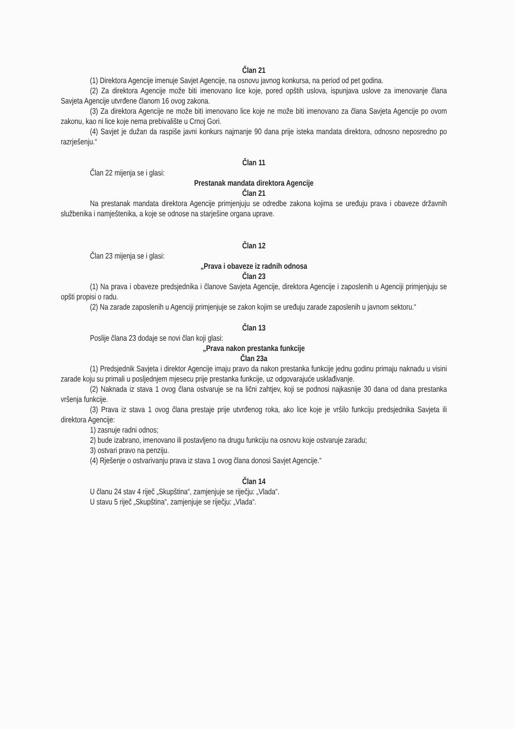Član 21
(1) Direktora Agencije imenuje Savjet Agencije, na osnovu javnog konkursa, na period od pet godina.
(2) Za direktora Agencije može biti imenovano lice koje, pored opštih uslova, ispunjava uslove za imenovanje člana Savjeta Agencije utvrđene članom 16 ovog zakona.
(3) Za direktora Agencije ne može biti imenovano lice koje ne može biti imenovano za člana Savjeta Agencije po ovom zakonu, kao ni lice koje nema prebivalište u Crnoj Gori.
(4) Savjet je dužan da raspiše javni konkurs najmanje 90 dana prije isteka mandata direktora, odnosno neposredno po razrješenju.“
Član 11
Član 22 mijenja se i glasi:
Prestanak mandata direktora Agencije
Član 21
Na prestanak mandata direktora Agencije primjenjuju se odredbe zakona kojima se uređuju prava i obaveze državnih službenika i namještenika, a koje se odnose na starješine organa uprave.
Član 12
Član 23 mijenja se i glasi:
„Prava i obaveze iz radnih odnosa
Član 23
(1) Na prava i obaveze predsjednika i članove Savjeta Agencije, direktora Agencije i zaposlenih u Agenciji primjenjuju se opšti propisi o radu.
(2) Na zarade zaposlenih u Agenciji primjenjuje se zakon kojim se uređuju zarade zaposlenih u javnom sektoru.“
Član 13
Poslije člana 23 dodaje se novi član koji glasi:
„Prava nakon prestanka funkcije
Član 23a
(1) Predsjednik Savjeta i direktor Agencije imaju pravo da nakon prestanka funkcije jednu godinu primaju naknadu u visini zarade koju su primali u posljednjem mjesecu prije prestanka funkcije, uz odgovarajuće usklađivanje.
(2) Naknada iz stava 1 ovog člana ostvaruje se na lični zahtjev, koji se podnosi najkasnije 30 dana od dana prestanka vršenja funkcije.
(3) Prava iz stava 1 ovog člana prestaje prije utvrđenog roka, ako lice koje je vršilo funkciju predsjednika Savjeta ili direktora Agencije:
1) zasnuje radni odnos;
2) bude izabrano, imenovano ili postavljeno na drugu funkciju na osnovu koje ostvaruje zaradu;
3) ostvari pravo na penziju.
(4) Rješenje o ostvarivanju prava iz stava 1 ovog člana donosi Savjet Agencije.“
Član 14
U članu 24 stav 4 riječ „Skupština“, zamjenjuje se riječju: „Vlada“.
U stavu 5 riječ „Skupština“, zamjenjuje se riječju: „Vlada“.